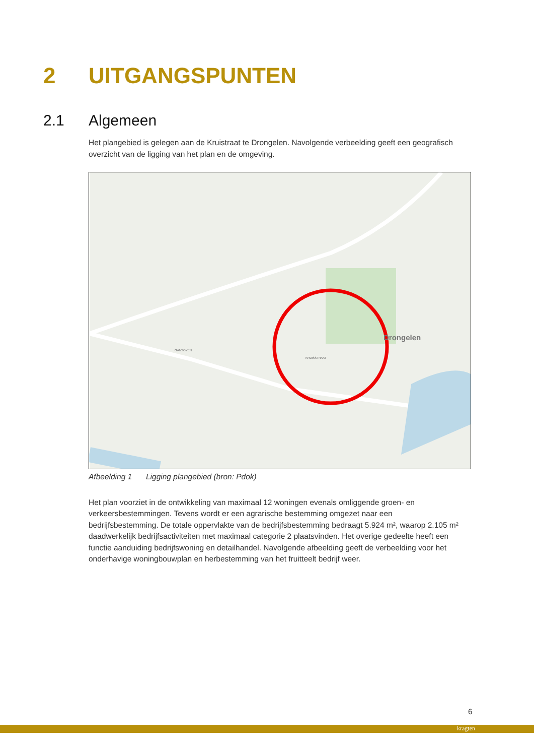2 UITGANGSPUNTEN
2.1 Algemeen
Het plangebied is gelegen aan de Kruistraat te Drongelen. Navolgende verbeelding geeft een geografisch overzicht van de ligging van het plan en de omgeving.
Drongelen
KRUISSTRAAT
GANSOYEN
Afbeelding 1 Ligging plangebied (bron: Pdok)
Het plan voorziet in de ontwikkeling van maximaal 12 woningen evenals omliggende groen- en verkeersbestemmingen. Tevens wordt er een agrarische bestemming omgezet naar een bedrijfsbestemming. De totale oppervlakte van de bedrijfsbestemming bedraagt 5.924 m², waarop 2.105 m² daadwerkelijk bedrijfsactiviteiten met maximaal categorie 2 plaatsvinden. Het overige gedeelte heeft een functie aanduiding bedrijfswoning en detailhandel. Navolgende afbeelding geeft de verbeelding voor het onderhavige woningbouwplan en herbestemming van het fruitteelt bedrijf weer.
6
kragten